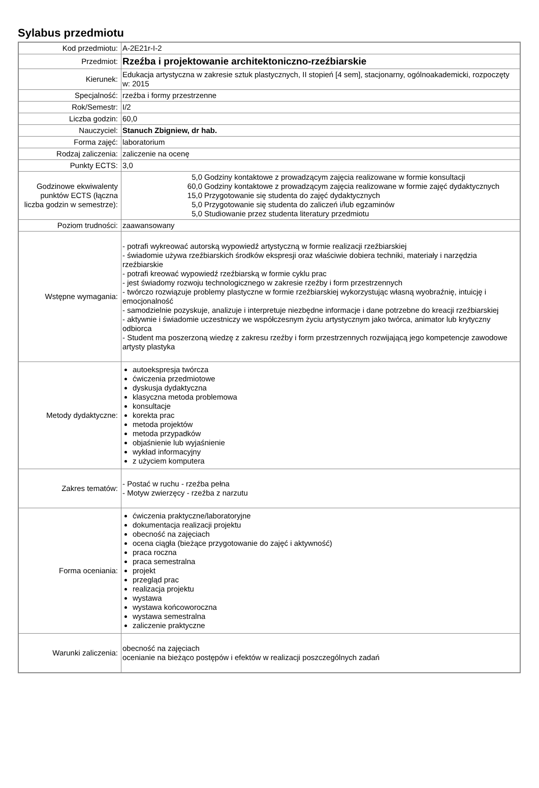Sylabus przedmiotu
| Kod przedmiotu: | A-2E21r-I-2 |
| Przedmiot: | Rzeźba i projektowanie architektoniczno-rzeźbiarskie |
| Kierunek: | Edukacja artystyczna w zakresie sztuk plastycznych, II stopień [4 sem], stacjonarny, ogólnoakademicki, rozpoczęty w: 2015 |
| Specjalność: | rzeźba i formy przestrzenne |
| Rok/Semestr: | I/2 |
| Liczba godzin: | 60,0 |
| Nauczyciel: | Stanuch Zbigniew, dr hab. |
| Forma zajęć: | laboratorium |
| Rodzaj zaliczenia: | zaliczenie na ocenę |
| Punkty ECTS: | 3,0 |
| Godzinowe ekwiwalenty punktów ECTS (łączna liczba godzin w semestrze): | / 5,0 / Godziny kontaktowe z prowadzącym zajęcia realizowane w formie konsultacji / / 60,0 / Godziny kontaktowe z prowadzącym zajęcia realizowane w formie zajęć dydaktycznych / / 15,0 / Przygotowanie się studenta do zajęć dydaktycznych / / 5,0 / Przygotowanie się studenta do zaliczeń i/lub egzaminów / / 5,0 / Studiowanie przez studenta literatury przedmiotu / |
| Poziom trudności: | zaawansowany |
| Wstępne wymagania: | - potrafi wykreować autorską wypowiedź artystyczną w formie realizacji rzeźbiarskiej - świadomie używa rzeźbiarskich środków ekspresji oraz właściwie dobiera techniki, materiały i narzędzia rzeźbiarskie - potrafi kreować wypowiedź rzeźbiarską w formie cyklu prac - jest świadomy rozwoju technologicznego w zakresie rzeźby i form przestrzennych - twórczo rozwiązuje problemy plastyczne w formie rzeźbiarskiej wykorzystując własną wyobraźnię, intuicję i emocjonalność - samodzielnie pozyskuje, analizuje i interpretuje niezbędne informacje i dane potrzebne do kreacji rzeźbiarskiej - aktywnie i świadomie uczestniczy we współczesnym życiu artystycznym jako twórca, animator lub krytyczny odbiorca - Student ma poszerzoną wiedzę z zakresu rzeźby i form przestrzennych rozwijającą jego kompetencje zawodowe artysty plastyka |
| Metody dydaktyczne: | autoekspresja twórcza ćwiczenia przedmiotowe dyskusja dydaktyczna klasyczna metoda problemowa konsultacje korekta prac metoda projektów metoda przypadków objaśnienie lub wyjaśnienie wykład informacyjny z użyciem komputera |
| Zakres tematów: | - Postać w ruchu - rzeźba pełna - Motyw zwierzęcy - rzeźba z narzutu |
| Forma oceniania: | ćwiczenia praktyczne/laboratoryjne dokumentacja realizacji projektu obecność na zajęciach ocena ciągła (bieżące przygotowanie do zajęć i aktywność) praca roczna praca semestralna projekt przegląd prac realizacja projektu wystawa wystawa końcoworoczna wystawa semestralna zaliczenie praktyczne |
| Warunki zaliczenia: | obecność na zajęciach ocenianie na bieżąco postępów i efektów w realizacji poszczególnych zadań |